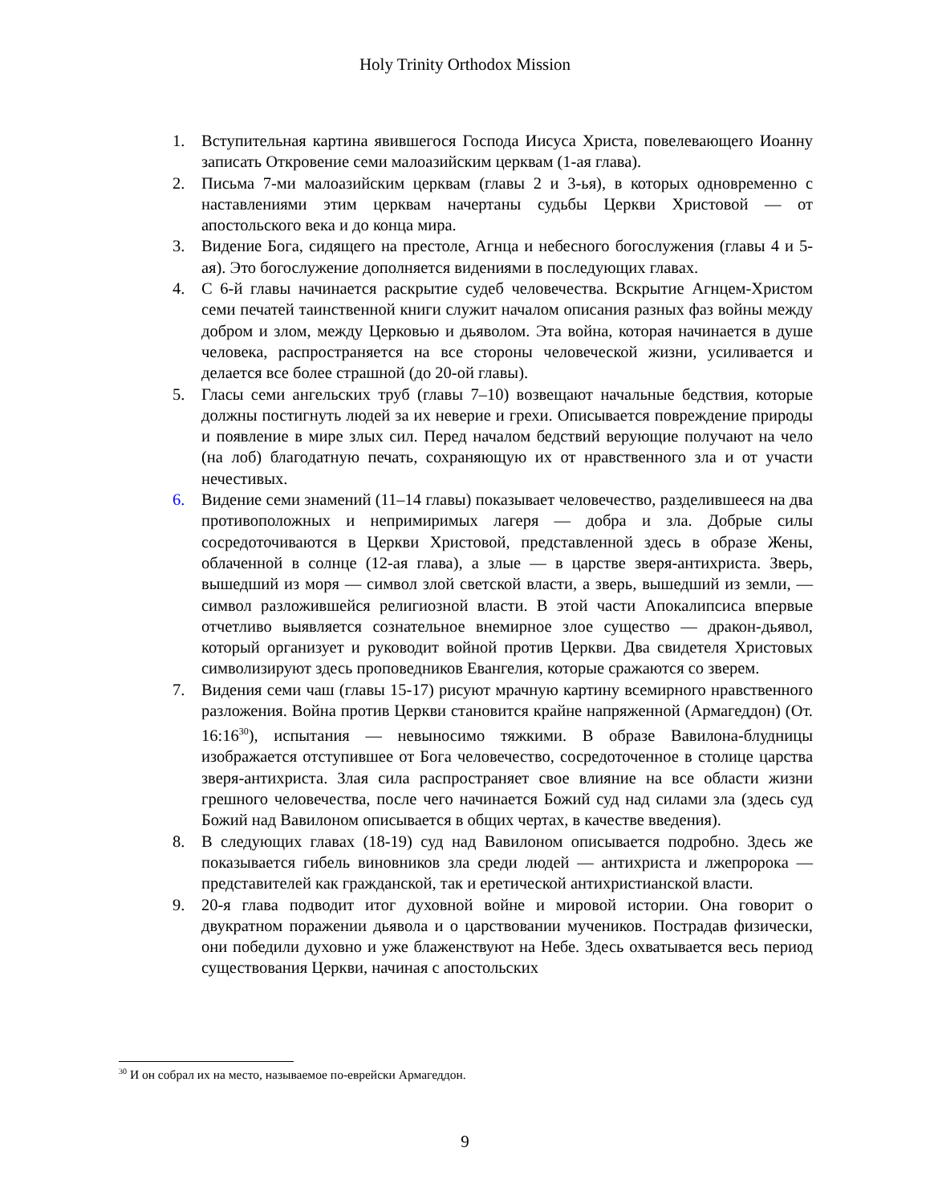Holy Trinity Orthodox Mission
1. Вступительная картина явившегося Господа Иисуса Христа, повелевающего Иоанну записать Откровение семи малоазийским церквам (1-ая глава).
2. Письма 7-ми малоазийским церквам (главы 2 и 3-ья), в которых одновременно с наставлениями этим церквам начертаны судьбы Церкви Христовой — от апостольского века и до конца мира.
3. Видение Бога, сидящего на престоле, Агнца и небесного богослужения (главы 4 и 5-ая). Это богослужение дополняется видениями в последующих главах.
4. С 6-й главы начинается раскрытие судеб человечества. Вскрытие Агнцем-Христом семи печатей таинственной книги служит началом описания разных фаз войны между добром и злом, между Церковью и дьяволом. Эта война, которая начинается в душе человека, распространяется на все стороны человеческой жизни, усиливается и делается все более страшной (до 20-ой главы).
5. Гласы семи ангельских труб (главы 7–10) возвещают начальные бедствия, которые должны постигнуть людей за их неверие и грехи. Описывается повреждение природы и появление в мире злых сил. Перед началом бедствий верующие получают на чело (на лоб) благодатную печать, сохраняющую их от нравственного зла и от участи нечестивых.
6. Видение семи знамений (11–14 главы) показывает человечество, разделившееся на два противоположных и непримиримых лагеря — добра и зла. Добрые силы сосредоточиваются в Церкви Христовой, представленной здесь в образе Жены, облаченной в солнце (12-ая глава), а злые — в царстве зверя-антихриста. Зверь, вышедший из моря — символ злой светской власти, а зверь, вышедший из земли, — символ разложившейся религиозной власти. В этой части Апокалипсиса впервые отчетливо выявляется сознательное внемирное злое существо — дракон-дьявол, который организует и руководит войной против Церкви. Два свидетеля Христовых символизируют здесь проповедников Евангелия, которые сражаются со зверем.
7. Видения семи чаш (главы 15-17) рисуют мрачную картину всемирного нравственного разложения. Война против Церкви становится крайне напряженной (Армагеддон) (От. 16:16<sup>30</sup>), испытания — невыносимо тяжкими. В образе Вавилона-блудницы изображается отступившее от Бога человечество, сосредоточенное в столице царства зверя-антихриста. Злая сила распространяет свое влияние на все области жизни грешного человечества, после чего начинается Божий суд над силами зла (здесь суд Божий над Вавилоном описывается в общих чертах, в качестве введения).
8. В следующих главах (18-19) суд над Вавилоном описывается подробно. Здесь же показывается гибель виновников зла среди людей — антихриста и лжепророка — представителей как гражданской, так и еретической антихристианской власти.
9. 20-я глава подводит итог духовной войне и мировой истории. Она говорит о двукратном поражении дьявола и о царствовании мучеников. Пострадав физически, они победили духовно и уже блаженствуют на Небе. Здесь охватывается весь период существования Церкви, начиная с апостольских
<sup>30</sup> И он собрал их на место, называемое по-еврейски Армагеддон.
9